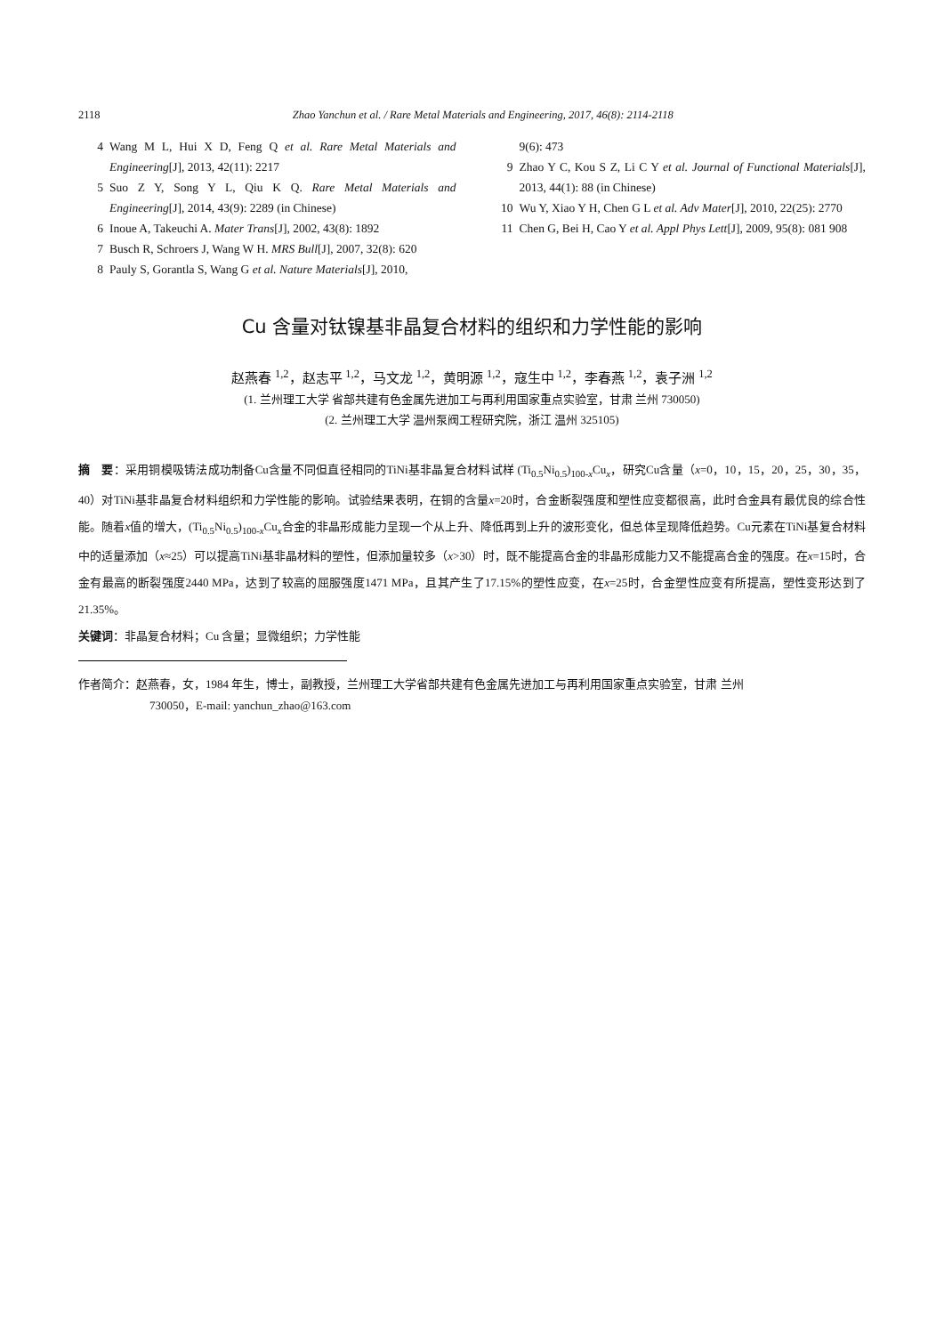2118 Zhao Yanchun et al. / Rare Metal Materials and Engineering, 2017, 46(8): 2114-2118
4 Wang M L, Hui X D, Feng Q et al. Rare Metal Materials and Engineering[J], 2013, 42(11): 2217
5 Suo Z Y, Song Y L, Qiu K Q. Rare Metal Materials and Engineering[J], 2014, 43(9): 2289 (in Chinese)
6 Inoue A, Takeuchi A. Mater Trans[J], 2002, 43(8): 1892
7 Busch R, Schroers J, Wang W H. MRS Bull[J], 2007, 32(8): 620
8 Pauly S, Gorantla S, Wang G et al. Nature Materials[J], 2010,
9(6): 473
9 Zhao Y C, Kou S Z, Li C Y et al. Journal of Functional Materials[J], 2013, 44(1): 88 (in Chinese)
10 Wu Y, Xiao Y H, Chen G L et al. Adv Mater[J], 2010, 22(25): 2770
11 Chen G, Bei H, Cao Y et al. Appl Phys Lett[J], 2009, 95(8): 081 908
Cu 含量对钛镍基非晶复合材料的组织和力学性能的影响
赵燕春 <sup>1,2</sup>，赵志平 <sup>1,2</sup>，马文龙 <sup>1,2</sup>，黄明源 <sup>1,2</sup>，寇生中 <sup>1,2</sup>，李春燕 <sup>1,2</sup>，袁子洲 <sup>1,2</sup>
(1. 兰州理工大学 省部共建有色金属先进加工与再利用国家重点实验室，甘肃 兰州 730050)
(2. 兰州理工大学 温州泵阀工程研究院，浙江 温州 325105)
摘　要：采用铜模吸铸法成功制备Cu含量不同但直径相同的TiNi基非晶复合材料试样 (Ti<sub>0.5</sub>Ni<sub>0.5</sub>)<sub>100-x</sub>Cu<sub>x</sub>，研究Cu含量（x=0，10，15，20，25，30，35，40）对TiNi基非晶复合材料组织和力学性能的影响。试验结果表明，在铜的含量x=20时，合金断裂强度和塑性应变都很高，此时合金具有最优良的综合性能。随着x值的增大，(Ti<sub>0.5</sub>Ni<sub>0.5</sub>)<sub>100-x</sub>Cu<sub>x</sub>合金的非晶形成能力呈现一个从上升、降低再到上升的波形变化，但总体呈现降低趋势。Cu元素在TiNi基复合材料中的适量添加（x≈25）可以提高TiNi基非晶材料的塑性，但添加量较多（x>30）时，既不能提高合金的非晶形成能力又不能提高合金的强度。在x=15时，合金有最高的断裂强度2440 MPa，达到了较高的屈服强度1471 MPa，且其产生了17.15%的塑性应变，在x=25时，合金塑性应变有所提高，塑性变形达到了21.35%。
关键词：非晶复合材料；Cu 含量；显微组织；力学性能
作者简介：赵燕春，女，1984 年生，博士，副教授，兰州理工大学省部共建有色金属先进加工与再利用国家重点实验室，甘肃 兰州
730050，E-mail: yanchun_zhao@163.com